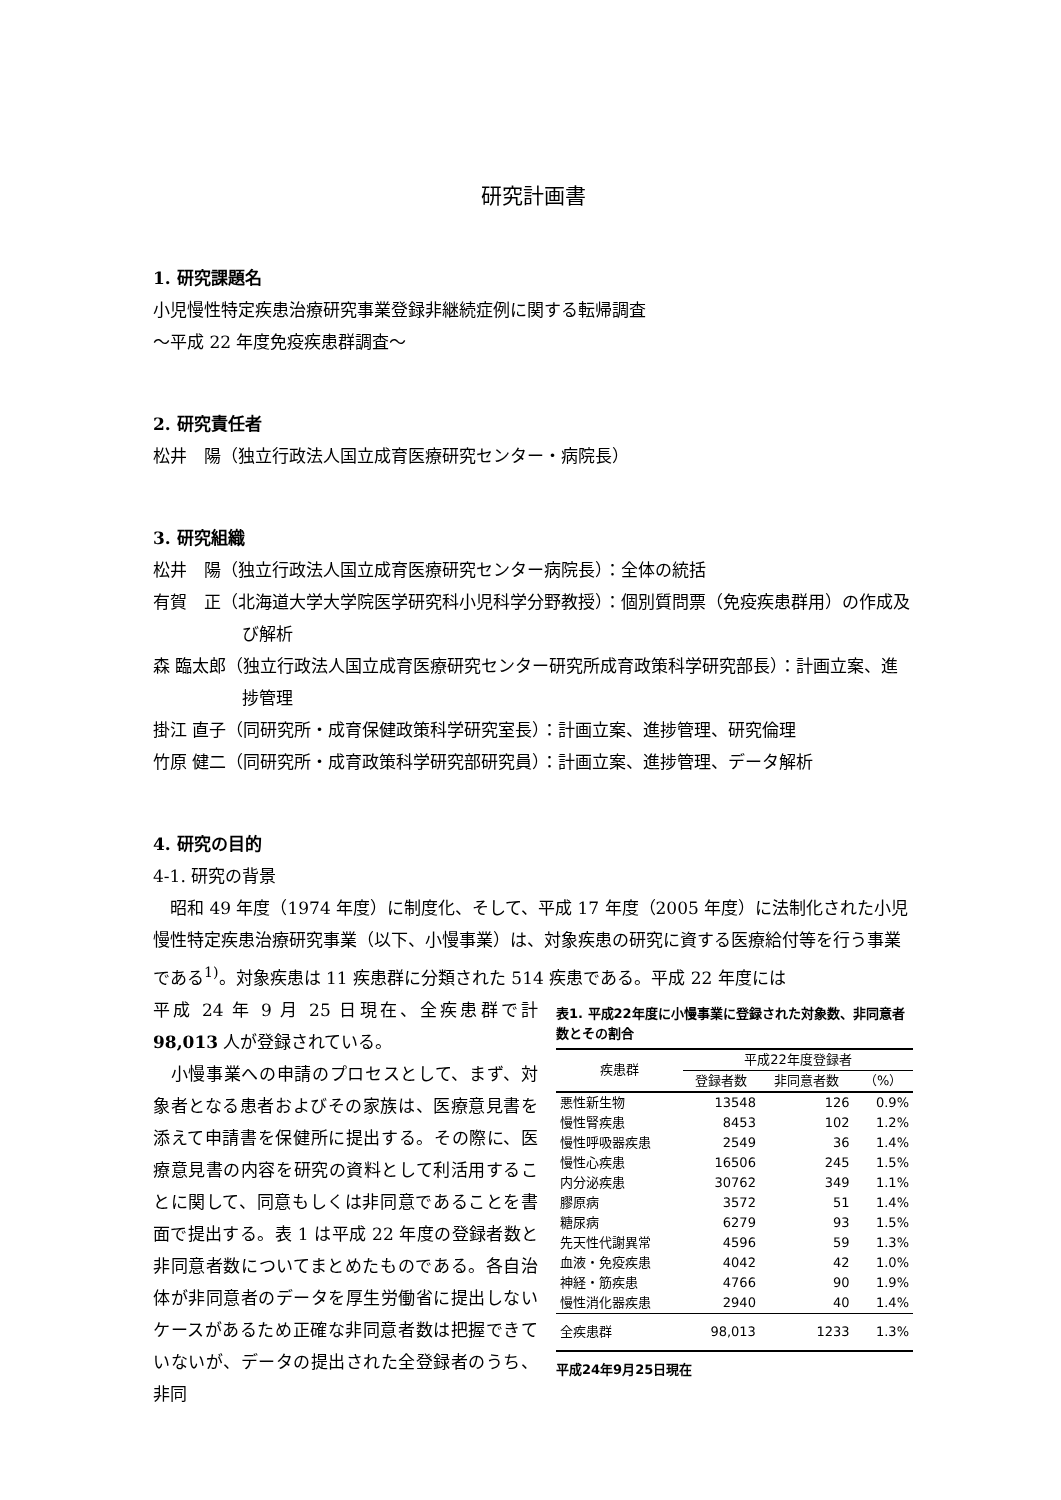研究計画書
1. 研究課題名
小児慢性特定疾患治療研究事業登録非継続症例に関する転帰調査
～平成 22 年度免疫疾患群調査～
2. 研究責任者
松井　陽（独立行政法人国立成育医療研究センター・病院長）
3. 研究組織
松井　陽（独立行政法人国立成育医療研究センター病院長）：全体の統括
有賀　正（北海道大学大学院医学研究科小児科学分野教授）：個別質問票（免疫疾患群用）の作成及び解析
森 臨太郎（独立行政法人国立成育医療研究センター研究所成育政策科学研究部長）：計画立案、進捗管理
掛江 直子（同研究所・成育保健政策科学研究室長）：計画立案、進捗管理、研究倫理
竹原 健二（同研究所・成育政策科学研究部研究員）：計画立案、進捗管理、データ解析
4. 研究の目的
4-1. 研究の背景
　昭和 49 年度（1974 年度）に制度化、そして、平成 17 年度（2005 年度）に法制化された小児慢性特定疾患治療研究事業（以下、小慢事業）は、対象疾患の研究に資する医療給付等を行う事業である<sup>1)</sup>。対象疾患は 11 疾患群に分類された 514 疾患である。平成 22 年度には
平成 24 年 9 月 25 日現在、全疾患群で計 98,013 人が登録されている。
　小慢事業への申請のプロセスとして、まず、対象者となる患者およびその家族は、医療意見書を添えて申請書を保健所に提出する。その際に、医療意見書の内容を研究の資料として利活用することに関して、同意もしくは非同意であることを書面で提出する。表 1 は平成 22 年度の登録者数と非同意者数についてまとめたものである。各自治体が非同意者のデータを厚生労働省に提出しないケースがあるため正確な非同意者数は把握できていないが、データの提出された全登録者のうち、非同
表1. 平成22年度に小慢事業に登録された対象数、非同意者数とその割合
| 疾患群 | 平成22年度登録者 | | |
| --- | --- | --- | --- |
| | 登録者数 | 非同意者数 | （%） |
| 悪性新生物 | 13548 | 126 | 0.9% |
| 慢性腎疾患 | 8453 | 102 | 1.2% |
| 慢性呼吸器疾患 | 2549 | 36 | 1.4% |
| 慢性心疾患 | 16506 | 245 | 1.5% |
| 内分泌疾患 | 30762 | 349 | 1.1% |
| 膠原病 | 3572 | 51 | 1.4% |
| 糖尿病 | 6279 | 93 | 1.5% |
| 先天性代謝異常 | 4596 | 59 | 1.3% |
| 血液・免疫疾患 | 4042 | 42 | 1.0% |
| 神経・筋疾患 | 4766 | 90 | 1.9% |
| 慢性消化器疾患 | 2940 | 40 | 1.4% |
| 全疾患群 | 98,013 | 1233 | 1.3% |
平成24年9月25日現在